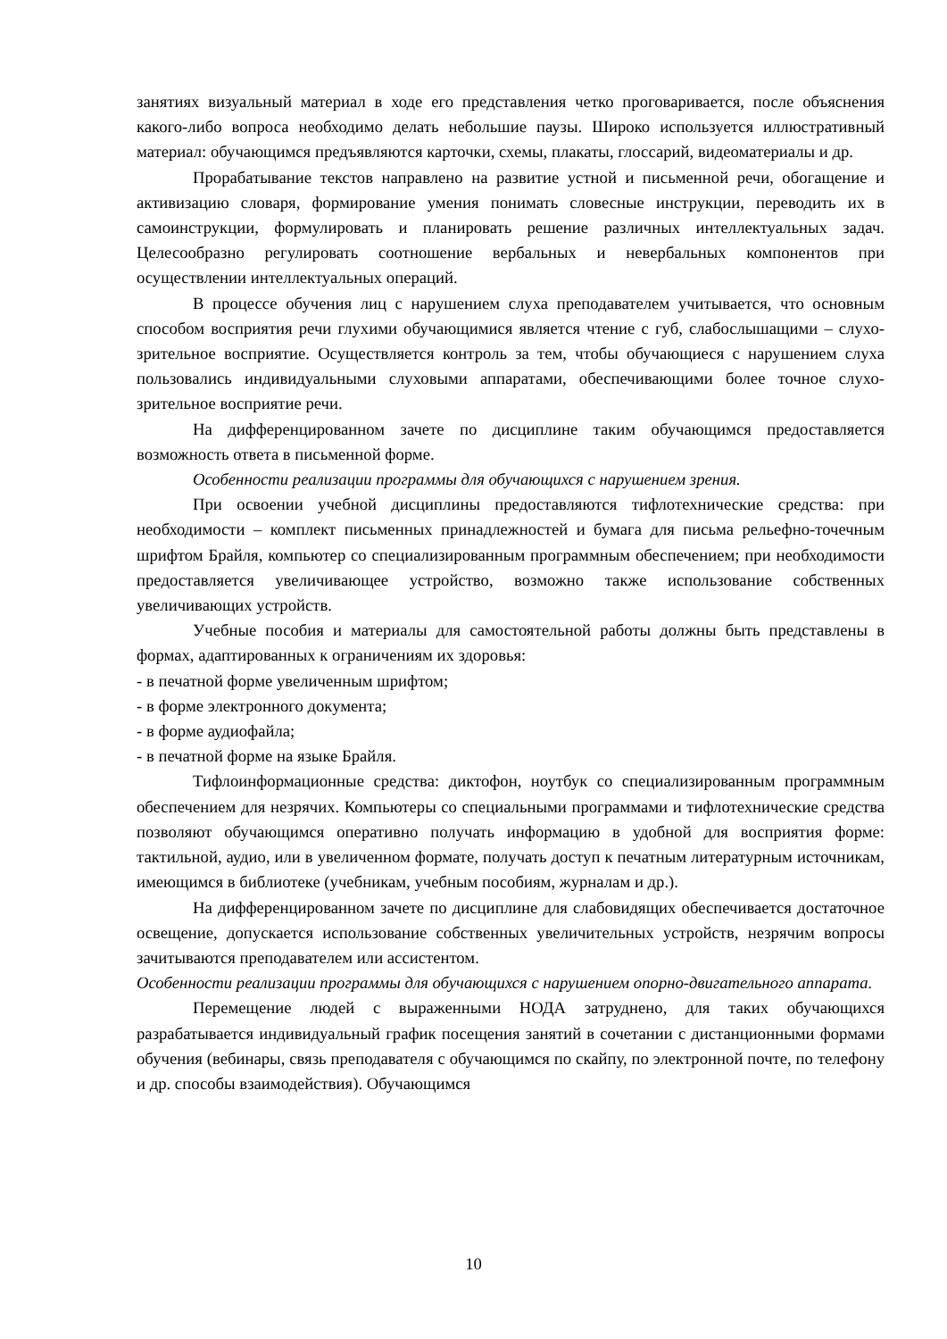занятиях визуальный материал в ходе его представления четко проговаривается, после объяснения какого-либо вопроса необходимо делать небольшие паузы. Широко используется иллюстративный материал: обучающимся предъявляются карточки, схемы, плакаты, глоссарий, видеоматериалы и др.
Прорабатывание текстов направлено на развитие устной и письменной речи, обогащение и активизацию словаря, формирование умения понимать словесные инструкции, переводить их в самоинструкции, формулировать и планировать решение различных интеллектуальных задач. Целесообразно регулировать соотношение вербальных и невербальных компонентов при осуществлении интеллектуальных операций.
В процессе обучения лиц с нарушением слуха преподавателем учитывается, что основным способом восприятия речи глухими обучающимися является чтение с губ, слабослышащими – слухо-зрительное восприятие. Осуществляется контроль за тем, чтобы обучающиеся с нарушением слуха пользовались индивидуальными слуховыми аппаратами, обеспечивающими более точное слухо-зрительное восприятие речи.
На дифференцированном зачете по дисциплине таким обучающимся предоставляется возможность ответа в письменной форме.
Особенности реализации программы для обучающихся с нарушением зрения.
При освоении учебной дисциплины предоставляются тифлотехнические средства: при необходимости – комплект письменных принадлежностей и бумага для письма рельефно-точечным шрифтом Брайля, компьютер со специализированным программным обеспечением; при необходимости предоставляется увеличивающее устройство, возможно также использование собственных увеличивающих устройств.
Учебные пособия и материалы для самостоятельной работы должны быть представлены в формах, адаптированных к ограничениям их здоровья:
- в печатной форме увеличенным шрифтом;
- в форме электронного документа;
- в форме аудиофайла;
- в печатной форме на языке Брайля.
Тифлоинформационные средства: диктофон, ноутбук со специализированным программным обеспечением для незрячих. Компьютеры со специальными программами и тифлотехнические средства позволяют обучающимся оперативно получать информацию в удобной для восприятия форме: тактильной, аудио, или в увеличенном формате, получать доступ к печатным литературным источникам, имеющимся в библиотеке (учебникам, учебным пособиям, журналам и др.).
На дифференцированном зачете по дисциплине для слабовидящих обеспечивается достаточное освещение, допускается использование собственных увеличительных устройств, незрячим вопросы зачитываются преподавателем или ассистентом.
Особенности реализации программы для обучающихся с нарушением опорно-двигательного аппарата.
Перемещение людей с выраженными НОДА затруднено, для таких обучающихся разрабатывается индивидуальный график посещения занятий в сочетании с дистанционными формами обучения (вебинары, связь преподавателя с обучающимся по скайпу, по электронной почте, по телефону и др. способы взаимодействия). Обучающимся
10